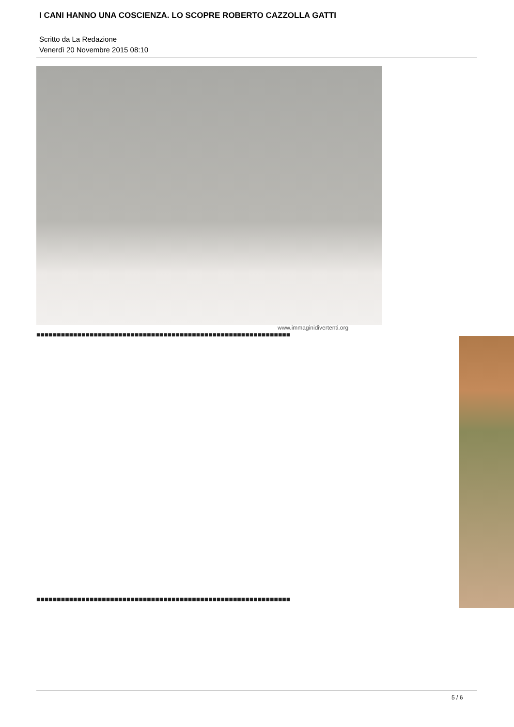I CANI HANNO UNA COSCIENZA. LO SCOPRE ROBERTO CAZZOLLA GATTI
Scritto da La Redazione
Venerdì 20 Novembre 2015 08:10
www.immaginidivertenti.org
■■■■■■■■■■■■■■■■■■■■■■■■■■■■■■■■■■■■■■■■■■■■■■■■■■■■■■■■■■■■■■
■■■■■■■■■■■■■■■■■■■■■■■■■■■■■■■■■■■■■■■■■■■■■■■■■■■■■■■■■■■■■■
5 / 6